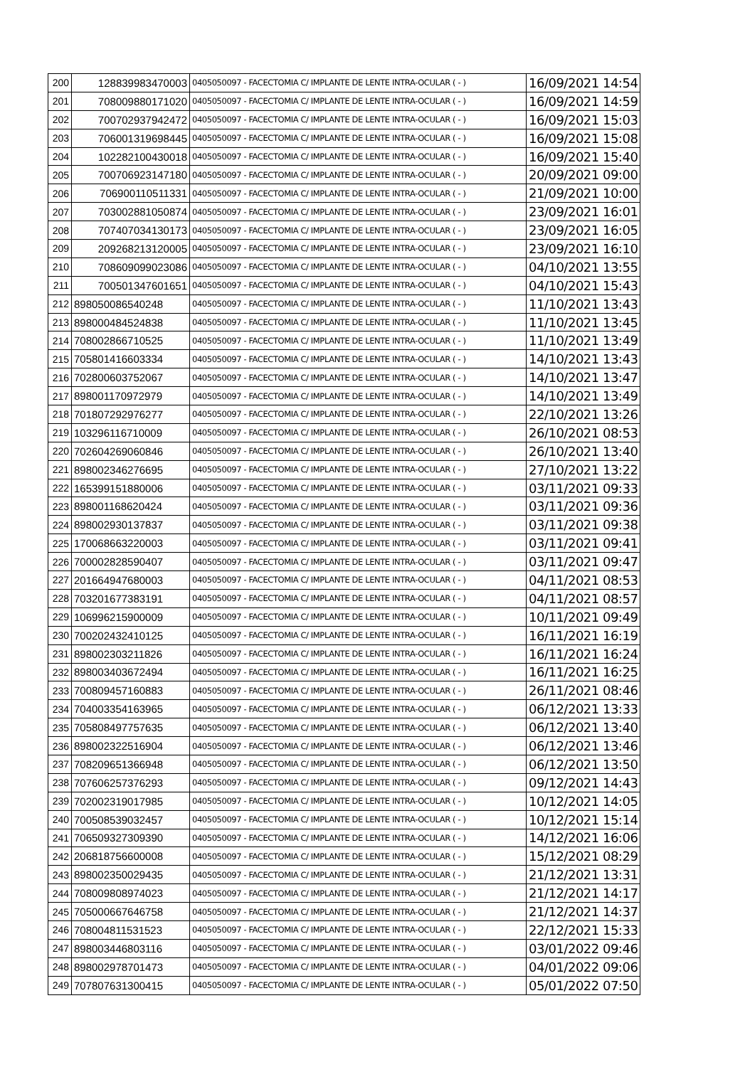| 200 | 128839983470003 | 0405050097 - FACECTOMIA C/ IMPLANTE DE LENTE INTRA-OCULAR ( - ) | 16/09/2021 14:54 |
| 201 | 708009880171020 | 0405050097 - FACECTOMIA C/ IMPLANTE DE LENTE INTRA-OCULAR ( - ) | 16/09/2021 14:59 |
| 202 | 700702937942472 | 0405050097 - FACECTOMIA C/ IMPLANTE DE LENTE INTRA-OCULAR ( - ) | 16/09/2021 15:03 |
| 203 | 706001319698445 | 0405050097 - FACECTOMIA C/ IMPLANTE DE LENTE INTRA-OCULAR ( - ) | 16/09/2021 15:08 |
| 204 | 102282100430018 | 0405050097 - FACECTOMIA C/ IMPLANTE DE LENTE INTRA-OCULAR ( - ) | 16/09/2021 15:40 |
| 205 | 700706923147180 | 0405050097 - FACECTOMIA C/ IMPLANTE DE LENTE INTRA-OCULAR ( - ) | 20/09/2021 09:00 |
| 206 | 706900110511331 | 0405050097 - FACECTOMIA C/ IMPLANTE DE LENTE INTRA-OCULAR ( - ) | 21/09/2021 10:00 |
| 207 | 703002881050874 | 0405050097 - FACECTOMIA C/ IMPLANTE DE LENTE INTRA-OCULAR ( - ) | 23/09/2021 16:01 |
| 208 | 707407034130173 | 0405050097 - FACECTOMIA C/ IMPLANTE DE LENTE INTRA-OCULAR ( - ) | 23/09/2021 16:05 |
| 209 | 209268213120005 | 0405050097 - FACECTOMIA C/ IMPLANTE DE LENTE INTRA-OCULAR ( - ) | 23/09/2021 16:10 |
| 210 | 708609099023086 | 0405050097 - FACECTOMIA C/ IMPLANTE DE LENTE INTRA-OCULAR ( - ) | 04/10/2021 13:55 |
| 211 | 700501347601651 | 0405050097 - FACECTOMIA C/ IMPLANTE DE LENTE INTRA-OCULAR ( - ) | 04/10/2021 15:43 |
| 212 | 898050086540248 | 0405050097 - FACECTOMIA C/ IMPLANTE DE LENTE INTRA-OCULAR ( - ) | 11/10/2021 13:43 |
| 213 | 898000484524838 | 0405050097 - FACECTOMIA C/ IMPLANTE DE LENTE INTRA-OCULAR ( - ) | 11/10/2021 13:45 |
| 214 | 708002866710525 | 0405050097 - FACECTOMIA C/ IMPLANTE DE LENTE INTRA-OCULAR ( - ) | 11/10/2021 13:49 |
| 215 | 705801416603334 | 0405050097 - FACECTOMIA C/ IMPLANTE DE LENTE INTRA-OCULAR ( - ) | 14/10/2021 13:43 |
| 216 | 702800603752067 | 0405050097 - FACECTOMIA C/ IMPLANTE DE LENTE INTRA-OCULAR ( - ) | 14/10/2021 13:47 |
| 217 | 898001170972979 | 0405050097 - FACECTOMIA C/ IMPLANTE DE LENTE INTRA-OCULAR ( - ) | 14/10/2021 13:49 |
| 218 | 701807292976277 | 0405050097 - FACECTOMIA C/ IMPLANTE DE LENTE INTRA-OCULAR ( - ) | 22/10/2021 13:26 |
| 219 | 103296116710009 | 0405050097 - FACECTOMIA C/ IMPLANTE DE LENTE INTRA-OCULAR ( - ) | 26/10/2021 08:53 |
| 220 | 702604269060846 | 0405050097 - FACECTOMIA C/ IMPLANTE DE LENTE INTRA-OCULAR ( - ) | 26/10/2021 13:40 |
| 221 | 898002346276695 | 0405050097 - FACECTOMIA C/ IMPLANTE DE LENTE INTRA-OCULAR ( - ) | 27/10/2021 13:22 |
| 222 | 165399151880006 | 0405050097 - FACECTOMIA C/ IMPLANTE DE LENTE INTRA-OCULAR ( - ) | 03/11/2021 09:33 |
| 223 | 898001168620424 | 0405050097 - FACECTOMIA C/ IMPLANTE DE LENTE INTRA-OCULAR ( - ) | 03/11/2021 09:36 |
| 224 | 898002930137837 | 0405050097 - FACECTOMIA C/ IMPLANTE DE LENTE INTRA-OCULAR ( - ) | 03/11/2021 09:38 |
| 225 | 170068663220003 | 0405050097 - FACECTOMIA C/ IMPLANTE DE LENTE INTRA-OCULAR ( - ) | 03/11/2021 09:41 |
| 226 | 700002828590407 | 0405050097 - FACECTOMIA C/ IMPLANTE DE LENTE INTRA-OCULAR ( - ) | 03/11/2021 09:47 |
| 227 | 201664947680003 | 0405050097 - FACECTOMIA C/ IMPLANTE DE LENTE INTRA-OCULAR ( - ) | 04/11/2021 08:53 |
| 228 | 703201677383191 | 0405050097 - FACECTOMIA C/ IMPLANTE DE LENTE INTRA-OCULAR ( - ) | 04/11/2021 08:57 |
| 229 | 106996215900009 | 0405050097 - FACECTOMIA C/ IMPLANTE DE LENTE INTRA-OCULAR ( - ) | 10/11/2021 09:49 |
| 230 | 700202432410125 | 0405050097 - FACECTOMIA C/ IMPLANTE DE LENTE INTRA-OCULAR ( - ) | 16/11/2021 16:19 |
| 231 | 898002303211826 | 0405050097 - FACECTOMIA C/ IMPLANTE DE LENTE INTRA-OCULAR ( - ) | 16/11/2021 16:24 |
| 232 | 898003403672494 | 0405050097 - FACECTOMIA C/ IMPLANTE DE LENTE INTRA-OCULAR ( - ) | 16/11/2021 16:25 |
| 233 | 700809457160883 | 0405050097 - FACECTOMIA C/ IMPLANTE DE LENTE INTRA-OCULAR ( - ) | 26/11/2021 08:46 |
| 234 | 704003354163965 | 0405050097 - FACECTOMIA C/ IMPLANTE DE LENTE INTRA-OCULAR ( - ) | 06/12/2021 13:33 |
| 235 | 705808497757635 | 0405050097 - FACECTOMIA C/ IMPLANTE DE LENTE INTRA-OCULAR ( - ) | 06/12/2021 13:40 |
| 236 | 898002322516904 | 0405050097 - FACECTOMIA C/ IMPLANTE DE LENTE INTRA-OCULAR ( - ) | 06/12/2021 13:46 |
| 237 | 708209651366948 | 0405050097 - FACECTOMIA C/ IMPLANTE DE LENTE INTRA-OCULAR ( - ) | 06/12/2021 13:50 |
| 238 | 707606257376293 | 0405050097 - FACECTOMIA C/ IMPLANTE DE LENTE INTRA-OCULAR ( - ) | 09/12/2021 14:43 |
| 239 | 702002319017985 | 0405050097 - FACECTOMIA C/ IMPLANTE DE LENTE INTRA-OCULAR ( - ) | 10/12/2021 14:05 |
| 240 | 700508539032457 | 0405050097 - FACECTOMIA C/ IMPLANTE DE LENTE INTRA-OCULAR ( - ) | 10/12/2021 15:14 |
| 241 | 706509327309390 | 0405050097 - FACECTOMIA C/ IMPLANTE DE LENTE INTRA-OCULAR ( - ) | 14/12/2021 16:06 |
| 242 | 206818756600008 | 0405050097 - FACECTOMIA C/ IMPLANTE DE LENTE INTRA-OCULAR ( - ) | 15/12/2021 08:29 |
| 243 | 898002350029435 | 0405050097 - FACECTOMIA C/ IMPLANTE DE LENTE INTRA-OCULAR ( - ) | 21/12/2021 13:31 |
| 244 | 708009808974023 | 0405050097 - FACECTOMIA C/ IMPLANTE DE LENTE INTRA-OCULAR ( - ) | 21/12/2021 14:17 |
| 245 | 705000667646758 | 0405050097 - FACECTOMIA C/ IMPLANTE DE LENTE INTRA-OCULAR ( - ) | 21/12/2021 14:37 |
| 246 | 708004811531523 | 0405050097 - FACECTOMIA C/ IMPLANTE DE LENTE INTRA-OCULAR ( - ) | 22/12/2021 15:33 |
| 247 | 898003446803116 | 0405050097 - FACECTOMIA C/ IMPLANTE DE LENTE INTRA-OCULAR ( - ) | 03/01/2022 09:46 |
| 248 | 898002978701473 | 0405050097 - FACECTOMIA C/ IMPLANTE DE LENTE INTRA-OCULAR ( - ) | 04/01/2022 09:06 |
| 249 | 707807631300415 | 0405050097 - FACECTOMIA C/ IMPLANTE DE LENTE INTRA-OCULAR ( - ) | 05/01/2022 07:50 |